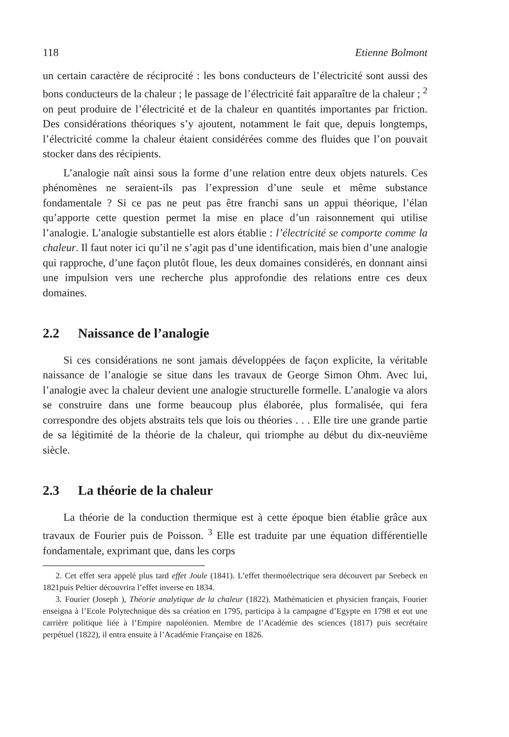118 Etienne Bolmont
un certain caractère de réciprocité : les bons conducteurs de l’électricité sont aussi des bons conducteurs de la chaleur ; le passage de l’électricité fait apparaître de la chaleur ; <sup>2</sup> on peut produire de l’électricité et de la chaleur en quantités importantes par friction. Des considérations théoriques s’y ajoutent, notamment le fait que, depuis longtemps, l’électricité comme la chaleur étaient considérées comme des fluides que l’on pouvait stocker dans des récipients.
L’analogie naît ainsi sous la forme d’une relation entre deux objets naturels. Ces phénomènes ne seraient-ils pas l’expression d’une seule et même substance fondamentale ? Si ce pas ne peut pas être franchi sans un appui théorique, l’élan qu’apporte cette question permet la mise en place d’un raisonnement qui utilise l’analogie. L’analogie substantielle est alors établie : l’électricité se comporte comme la chaleur. Il faut noter ici qu’il ne s’agit pas d’une identification, mais bien d’une analogie qui rapproche, d’une façon plutôt floue, les deux domaines considérés, en donnant ainsi une impulsion vers une recherche plus approfondie des relations entre ces deux domaines.
2.2 Naissance de l’analogie
Si ces considérations ne sont jamais développées de façon explicite, la véritable naissance de l’analogie se situe dans les travaux de George Simon Ohm. Avec lui, l’analogie avec la chaleur devient une analogie structurelle formelle. L’analogie va alors se construire dans une forme beaucoup plus élaborée, plus formalisée, qui fera correspondre des objets abstraits tels que lois ou théories . . . Elle tire une grande partie de sa légitimité de la théorie de la chaleur, qui triomphe au début du dix-neuvième siècle.
2.3 La théorie de la chaleur
La théorie de la conduction thermique est à cette époque bien établie grâce aux travaux de Fourier puis de Poisson. <sup>3</sup> Elle est traduite par une équation différentielle fondamentale, exprimant que, dans les corps
2. Cet effet sera appelé plus tard effet Joule (1841). L’effet thermoélectrique sera découvert par Seebeck en 1821puis Peltier découvrira l’effet inverse en 1834.
3. Fourier (Joseph ), Théorie analytique de la chaleur (1822). Mathématicien et physicien français, Fourier enseigna à l’Ecole Polytechnique dès sa création en 1795, participa à la campagne d’Egypte en 1798 et eut une carrière politique liée à l’Empire napoléonien. Membre de l’Académie des sciences (1817) puis secrétaire perpétuel (1822), il entra ensuite à l’Académie Française en 1826.